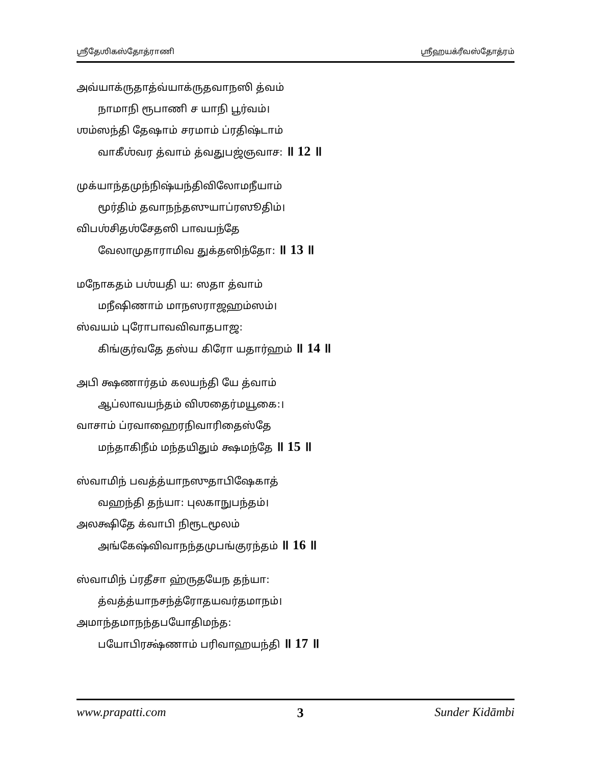ஶ்ரீதேஶிகஸ்தோத்ராணி ஶ்ரீஹயக்ரீவஸ்தோத்ரம்
அவ்யாக்ருதாத்வ்யாக்ருதவாநஸி த்வம்
நாமாநி ரூபாணி ச யாநி பூர்வம்।
ஶம்ஸந்தி தேஷாம் சரமாம் ப்ரதிஷ்டாம்
வாகீஶ்வர த்வாம் த்வதுபஜ்ஞவாச꞉ ॥ 12 ॥
முக்யாந்தமுந்நிஷ்யந்திவிலோமநீயாம்
மூர்திம் தவாநந்தஸுயாப்ரஸூதிம்।
விபஶ்சிதஶ்சேதஸி பாவயந்தே
வேலாமுதாராமிவ துக்தஸிந்தோ꞉ ॥ 13 ॥
மநோகதம் பஶ்யதி ய꞉ ஸதா த்வாம்
மநீஷிணாம் மாநஸராஜஹம்ஸம்।
ஸ்வயம் புரோபாவவிவாதபாஜ꞉
கிங்குர்வதே தஸ்ய கிரோ யதார்ஹம் ॥ 14 ॥
அபி க்ஷணார்தம் கலயந்தி யே த்வாம்
ஆப்லாவயந்தம் விஶதைர்மயூகை꞉।
வாசாம் ப்ரவாஹைரநிவாரிதைஸ்தே
மந்தாகிநீம் மந்தயிதும் க்ஷமந்தே ॥ 15 ॥
ஸ்வாமிந் பவத்த்யாநஸுதாபிஷேகாத்
வஹந்தி தந்யா꞉ புலகாநுபந்தம்।
அலக்ஷிதே க்வாபி நிரூடமூலம்
அங்கேஷ்விவாநந்தமுபங்குரந்தம் ॥ 16 ॥
ஸ்வாமிந் ப்ரதீசா ஹ்ருதயேந தந்யா꞉
த்வத்த்யாநசந்த்ரோதயவர்தமாநம்।
அமாந்தமாநந்தபயோதிமந்த꞉
பயோபிரக்ஷ்ணாம் பரிவாஹயந்தி ॥ 17 ॥
www.prapatti.com 3 Sunder Kidāmbi